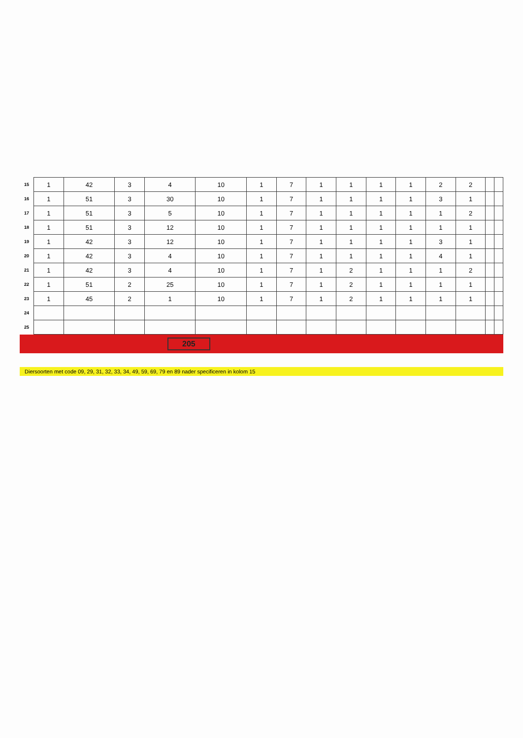| 15 | 1 | 42 | 3 | 4 | 10 | 1 | 7 | 1 | 1 | 1 | 1 | 2 | 2 | | |
| 16 | 1 | 51 | 3 | 30 | 10 | 1 | 7 | 1 | 1 | 1 | 1 | 3 | 1 | | |
| 17 | 1 | 51 | 3 | 5 | 10 | 1 | 7 | 1 | 1 | 1 | 1 | 1 | 2 | | |
| 18 | 1 | 51 | 3 | 12 | 10 | 1 | 7 | 1 | 1 | 1 | 1 | 1 | 1 | | |
| 19 | 1 | 42 | 3 | 12 | 10 | 1 | 7 | 1 | 1 | 1 | 1 | 3 | 1 | | |
| 20 | 1 | 42 | 3 | 4 | 10 | 1 | 7 | 1 | 1 | 1 | 1 | 4 | 1 | | |
| 21 | 1 | 42 | 3 | 4 | 10 | 1 | 7 | 1 | 2 | 1 | 1 | 1 | 2 | | |
| 22 | 1 | 51 | 2 | 25 | 10 | 1 | 7 | 1 | 2 | 1 | 1 | 1 | 1 | | |
| 23 | 1 | 45 | 2 | 1 | 10 | 1 | 7 | 1 | 2 | 1 | 1 | 1 | 1 | | |
| 24 | | | | | | | | | | | | | | | |
| 25 | | | | | | | | | | | | | | | |
205
Diersoorten met code 09, 29, 31, 32, 33, 34, 49, 59, 69, 79 en 89 nader specificeren in kolom 15